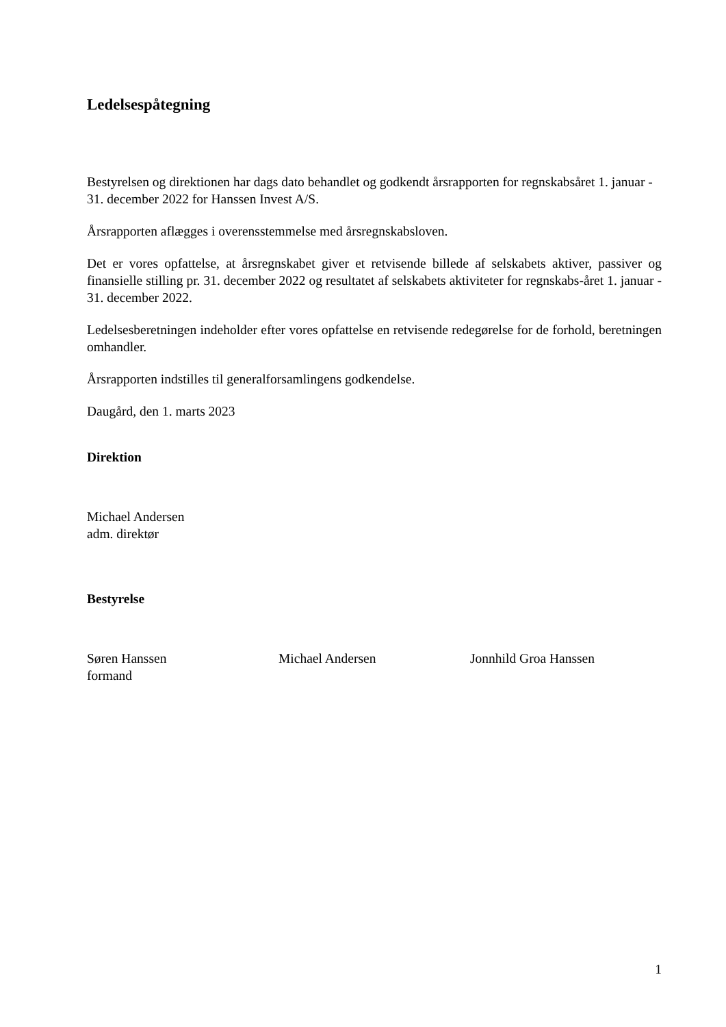Ledelsespåtegning
Bestyrelsen og direktionen har dags dato behandlet og godkendt årsrapporten for regnskabsåret 1. januar - 31. december 2022 for Hanssen Invest A/S.
Årsrapporten aflægges i overensstemmelse med årsregnskabsloven.
Det er vores opfattelse, at årsregnskabet giver et retvisende billede af selskabets aktiver, passiver og finansielle stilling pr. 31. december 2022 og resultatet af selskabets aktiviteter for regnskabs-året 1. januar - 31. december 2022.
Ledelsesberetningen indeholder efter vores opfattelse en retvisende redegørelse for de forhold, beretningen omhandler.
Årsrapporten indstilles til generalforsamlingens godkendelse.
Daugård, den 1. marts 2023
Direktion
Michael Andersen
adm. direktør
Bestyrelse
Søren Hanssen
formand
Michael Andersen Jonnhild Groa Hanssen
1